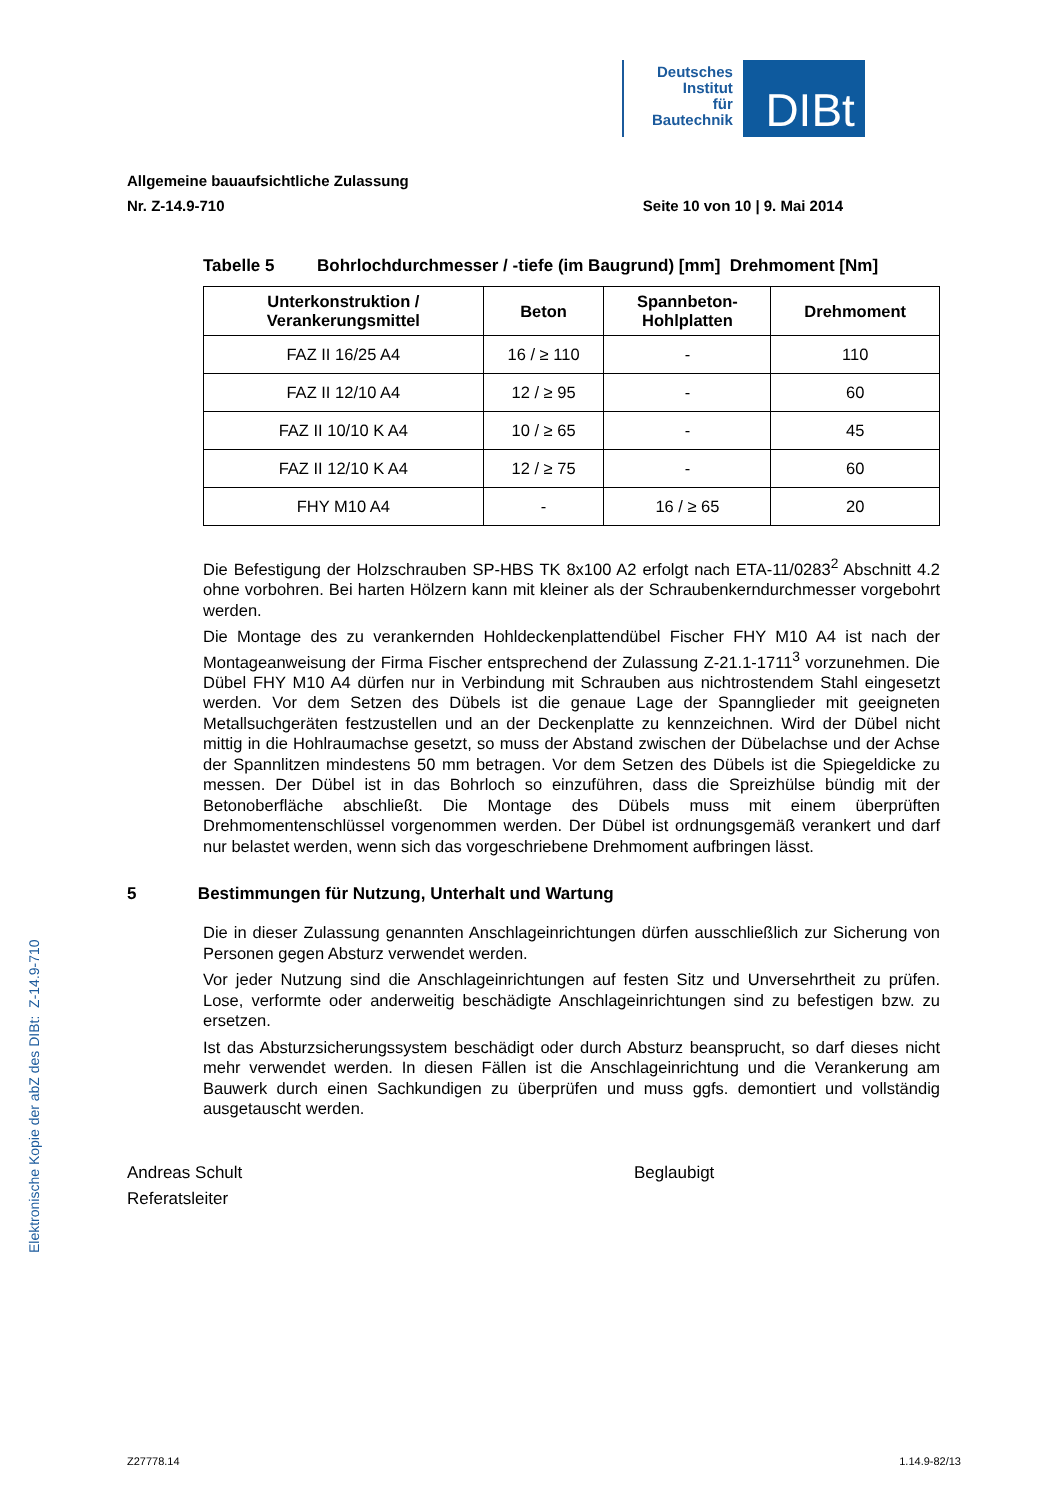Deutsches
Institut
für
Bautechnik
DIBt
Allgemeine bauaufsichtliche Zulassung
Nr. Z-14.9-710 Seite 10 von 10 | 9. Mai 2014
Tabelle 5 Bohrlochdurchmesser / -tiefe (im Baugrund) [mm] Drehmoment [Nm]
| Unterkonstruktion / Verankerungsmittel | Beton | Spannbeton- Hohlplatten | Drehmoment |
| --- | --- | --- | --- |
| FAZ II 16/25 A4 | 16 / ≥ 110 | - | 110 |
| FAZ II 12/10 A4 | 12 / ≥ 95 | - | 60 |
| FAZ II 10/10 K A4 | 10 / ≥ 65 | - | 45 |
| FAZ II 12/10 K A4 | 12 / ≥ 75 | - | 60 |
| FHY M10 A4 | - | 16 / ≥ 65 | 20 |
Die Befestigung der Holzschrauben SP-HBS TK 8x100 A2 erfolgt nach ETA-11/0283<sup>2</sup> Abschnitt 4.2 ohne vorbohren. Bei harten Hölzern kann mit kleiner als der Schraubenkerndurchmesser vorgebohrt werden.
Die Montage des zu verankernden Hohldeckenplattendübel Fischer FHY M10 A4 ist nach der Montageanweisung der Firma Fischer entsprechend der Zulassung Z-21.1-1711<sup>3</sup> vorzunehmen. Die Dübel FHY M10 A4 dürfen nur in Verbindung mit Schrauben aus nichtrostendem Stahl eingesetzt werden. Vor dem Setzen des Dübels ist die genaue Lage der Spannglieder mit geeigneten Metallsuchgeräten festzustellen und an der Deckenplatte zu kennzeichnen. Wird der Dübel nicht mittig in die Hohlraumachse gesetzt, so muss der Abstand zwischen der Dübelachse und der Achse der Spannlitzen mindestens 50 mm betragen. Vor dem Setzen des Dübels ist die Spiegeldicke zu messen. Der Dübel ist in das Bohrloch so einzuführen, dass die Spreizhülse bündig mit der Betonoberfläche abschließt. Die Montage des Dübels muss mit einem überprüften Drehmomentenschlüssel vorgenommen werden. Der Dübel ist ordnungsgemäß verankert und darf nur belastet werden, wenn sich das vorgeschriebene Drehmoment aufbringen lässt.
5 Bestimmungen für Nutzung, Unterhalt und Wartung
Die in dieser Zulassung genannten Anschlageinrichtungen dürfen ausschließlich zur Sicherung von Personen gegen Absturz verwendet werden.
Vor jeder Nutzung sind die Anschlageinrichtungen auf festen Sitz und Unversehrtheit zu prüfen. Lose, verformte oder anderweitig beschädigte Anschlageinrichtungen sind zu befestigen bzw. zu ersetzen.
Ist das Absturzsicherungssystem beschädigt oder durch Absturz beansprucht, so darf dieses nicht mehr verwendet werden. In diesen Fällen ist die Anschlageinrichtung und die Verankerung am Bauwerk durch einen Sachkundigen zu überprüfen und muss ggfs. demontiert und vollständig ausgetauscht werden.
Andreas Schult
Referatsleiter
Beglaubigt
Elektronische Kopie der abZ des DIBt: Z-14.9-710
Z27778.14 1.14.9-82/13